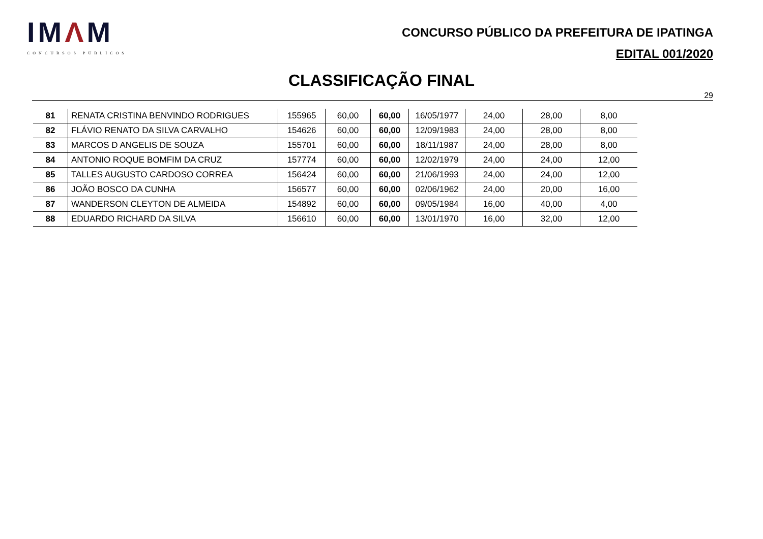IMΛM
CONCURSOS PÚBLICOS
CONCURSO PÚBLICO DA PREFEITURA DE IPATINGA
EDITAL 001/2020
CLASSIFICAÇÃO FINAL
29
| 81 | RENATA CRISTINA BENVINDO RODRIGUES | 155965 | 60,00 | 60,00 | 16/05/1977 | 24,00 | 28,00 | 8,00 |
| 82 | FLÁVIO RENATO DA SILVA CARVALHO | 154626 | 60,00 | 60,00 | 12/09/1983 | 24,00 | 28,00 | 8,00 |
| 83 | MARCOS D ANGELIS DE SOUZA | 155701 | 60,00 | 60,00 | 18/11/1987 | 24,00 | 28,00 | 8,00 |
| 84 | ANTONIO ROQUE BOMFIM DA CRUZ | 157774 | 60,00 | 60,00 | 12/02/1979 | 24,00 | 24,00 | 12,00 |
| 85 | TALLES AUGUSTO CARDOSO CORREA | 156424 | 60,00 | 60,00 | 21/06/1993 | 24,00 | 24,00 | 12,00 |
| 86 | JOÃO BOSCO DA CUNHA | 156577 | 60,00 | 60,00 | 02/06/1962 | 24,00 | 20,00 | 16,00 |
| 87 | WANDERSON CLEYTON DE ALMEIDA | 154892 | 60,00 | 60,00 | 09/05/1984 | 16,00 | 40,00 | 4,00 |
| 88 | EDUARDO RICHARD DA SILVA | 156610 | 60,00 | 60,00 | 13/01/1970 | 16,00 | 32,00 | 12,00 |